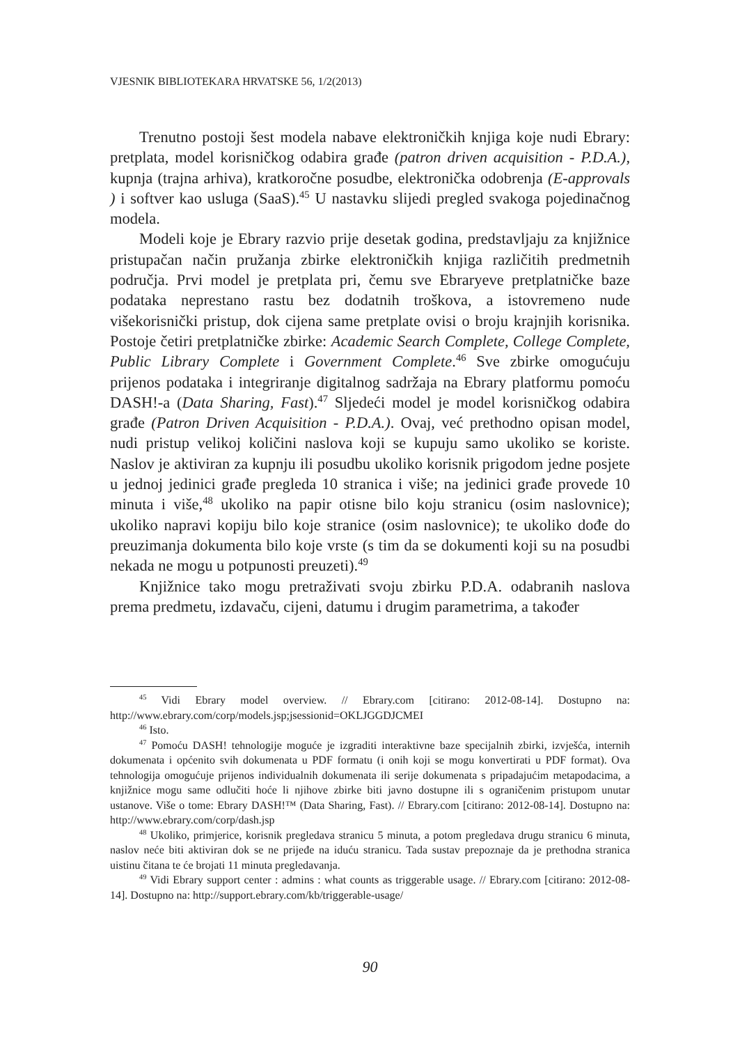VJESNIK BIBLIOTEKARA HRVATSKE 56, 1/2(2013)
Trenutno postoji šest modela nabave elektroničkih knjiga koje nudi Ebrary: pretplata, model korisničkog odabira građe (patron driven acquisition - P.D.A.), kupnja (trajna arhiva), kratkoročne posudbe, elektronička odobrenja (E-approvals ) i softver kao usluga (SaaS).<sup>45</sup> U nastavku slijedi pregled svakoga pojedinačnog modela.
Modeli koje je Ebrary razvio prije desetak godina, predstavljaju za knjižnice pristupačan način pružanja zbirke elektroničkih knjiga različitih predmetnih područja. Prvi model je pretplata pri, čemu sve Ebraryeve pretplatničke baze podataka neprestano rastu bez dodatnih troškova, a istovremeno nude višekorisnički pristup, dok cijena same pretplate ovisi o broju krajnjih korisnika. Postoje četiri pretplatničke zbirke: Academic Search Complete, College Complete, Public Library Complete i Government Complete.<sup>46</sup> Sve zbirke omogućuju prijenos podataka i integriranje digitalnog sadržaja na Ebrary platformu pomoću DASH!-a (Data Sharing, Fast).<sup>47</sup> Sljedeći model je model korisničkog odabira građe (Patron Driven Acquisition - P.D.A.). Ovaj, već prethodno opisan model, nudi pristup velikoj količini naslova koji se kupuju samo ukoliko se koriste. Naslov je aktiviran za kupnju ili posudbu ukoliko korisnik prigodom jedne posjete u jednoj jedinici građe pregleda 10 stranica i više; na jedinici građe provede 10 minuta i više,<sup>48</sup> ukoliko na papir otisne bilo koju stranicu (osim naslovnice); ukoliko napravi kopiju bilo koje stranice (osim naslovnice); te ukoliko dođe do preuzimanja dokumenta bilo koje vrste (s tim da se dokumenti koji su na posudbi nekada ne mogu u potpunosti preuzeti).<sup>49</sup>
Knjižnice tako mogu pretraživati svoju zbirku P.D.A. odabranih naslova prema predmetu, izdavaču, cijeni, datumu i drugim parametrima, a također
<sup>45</sup> Vidi Ebrary model overview. // Ebrary.com [citirano: 2012-08-14]. Dostupno na: http://www.ebrary.com/corp/models.jsp;jsessionid=OKLJGGDJCMEI
<sup>46</sup> Isto.
<sup>47</sup> Pomoću DASH! tehnologije moguće je izgraditi interaktivne baze specijalnih zbirki, izvješća, internih dokumenata i općenito svih dokumenata u PDF formatu (i onih koji se mogu konvertirati u PDF format). Ova tehnologija omogućuje prijenos individualnih dokumenata ili serije dokumenata s pripadajućim metapodacima, a knjižnice mogu same odlučiti hoće li njihove zbirke biti javno dostupne ili s ograničenim pristupom unutar ustanove. Više o tome: Ebrary DASH!™ (Data Sharing, Fast). // Ebrary.com [citirano: 2012-08-14]. Dostupno na: http://www.ebrary.com/corp/dash.jsp
<sup>48</sup> Ukoliko, primjerice, korisnik pregledava stranicu 5 minuta, a potom pregledava drugu stranicu 6 minuta, naslov neće biti aktiviran dok se ne prijeđe na iduću stranicu. Tada sustav prepoznaje da je prethodna stranica uistinu čitana te će brojati 11 minuta pregledavanja.
<sup>49</sup> Vidi Ebrary support center : admins : what counts as triggerable usage. // Ebrary.com [citirano: 2012-08-14]. Dostupno na: http://support.ebrary.com/kb/triggerable-usage/
90